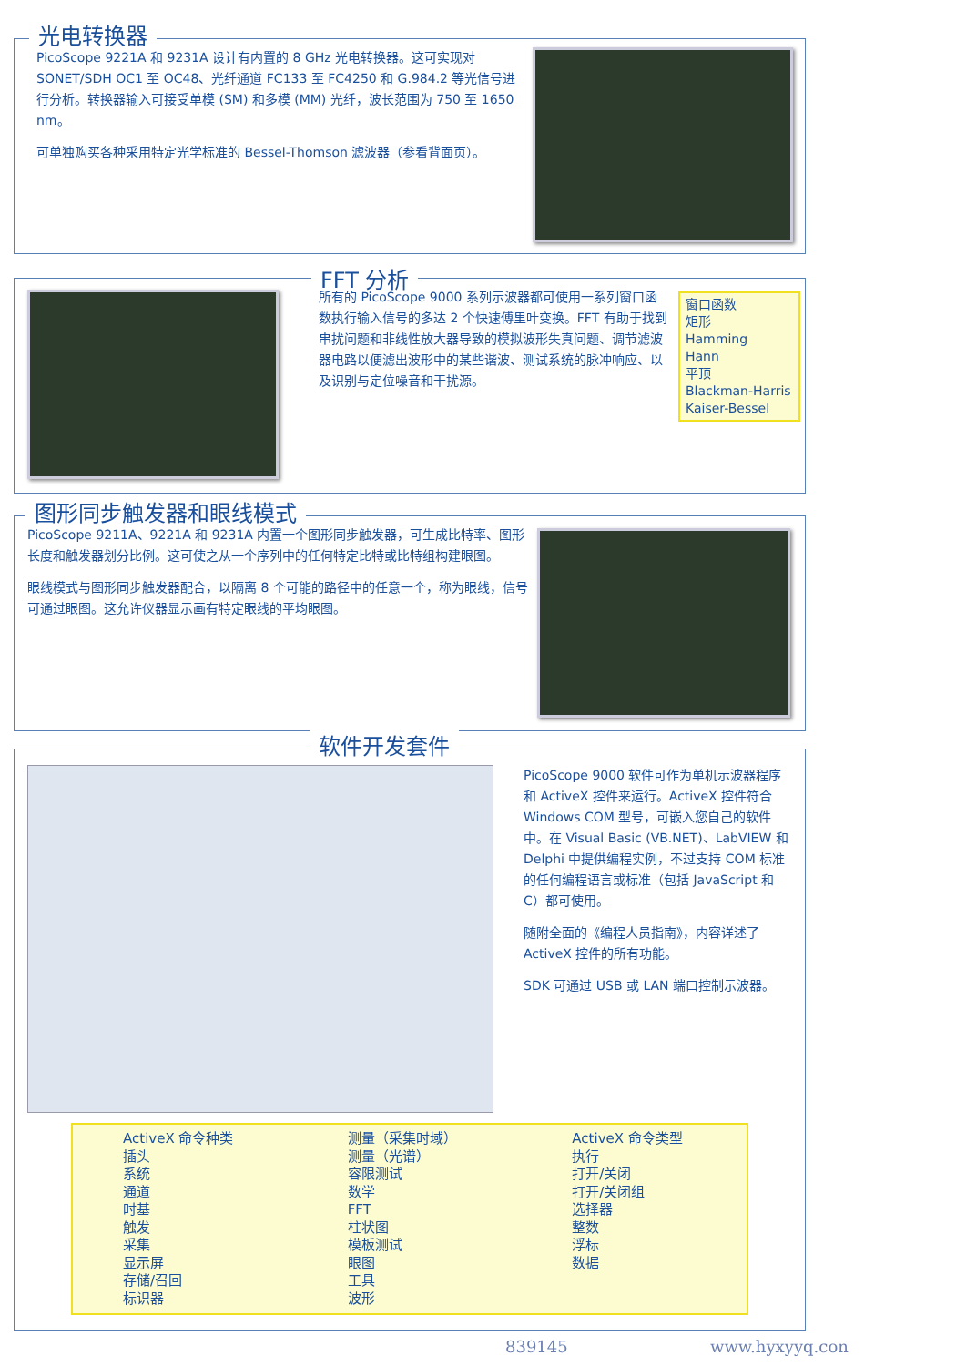光电转换器
PicoScope 9221A 和 9231A 设计有内置的 8 GHz 光电转换器。这可实现对 SONET/SDH OC1 至 OC48、光纤通道 FC133 至 FC4250 和 G.984.2 等光信号进行分析。转换器输入可接受单模 (SM) 和多模 (MM) 光纤，波长范围为 750 至 1650 nm。
可单独购买各种采用特定光学标准的 Bessel-Thomson 滤波器（参看背面页）。
FFT 分析
所有的 PicoScope 9000 系列示波器都可使用一系列窗口函数执行输入信号的多达 2 个快速傅里叶变换。FFT 有助于找到串扰问题和非线性放大器导致的模拟波形失真问题、调节滤波器电路以便滤出波形中的某些谐波、测试系统的脉冲响应、以及识别与定位噪音和干扰源。
窗口函数
矩形
Hamming
Hann
平顶
Blackman-Harris
Kaiser-Bessel
图形同步触发器和眼线模式
PicoScope 9211A、9221A 和 9231A 内置一个图形同步触发器，可生成比特率、图形长度和触发器划分比例。这可使之从一个序列中的任何特定比特或比特组构建眼图。
眼线模式与图形同步触发器配合，以隔离 8 个可能的路径中的任意一个，称为眼线，信号可通过眼图。这允许仪器显示画有特定眼线的平均眼图。
软件开发套件
PicoScope 9000 软件可作为单机示波器程序和 ActiveX 控件来运行。ActiveX 控件符合 Windows COM 型号，可嵌入您自己的软件中。在 Visual Basic (VB.NET)、LabVIEW 和 Delphi 中提供编程实例，不过支持 COM 标准的任何编程语言或标准（包括 JavaScript 和 C）都可使用。
随附全面的《编程人员指南》，内容详述了 ActiveX 控件的所有功能。
SDK 可通过 USB 或 LAN 端口控制示波器。
ActiveX 命令种类
插头
系统
通道
时基
触发
采集
显示屏
存储/召回
标识器
测量（采集时域）
测量（光谱）
容限测试
数学
FFT
柱状图
模板测试
眼图
工具
波形
ActiveX 命令类型
执行
打开/关闭
打开/关闭组
选择器
整数
浮标
数据
839145 www.hyxyyq.con